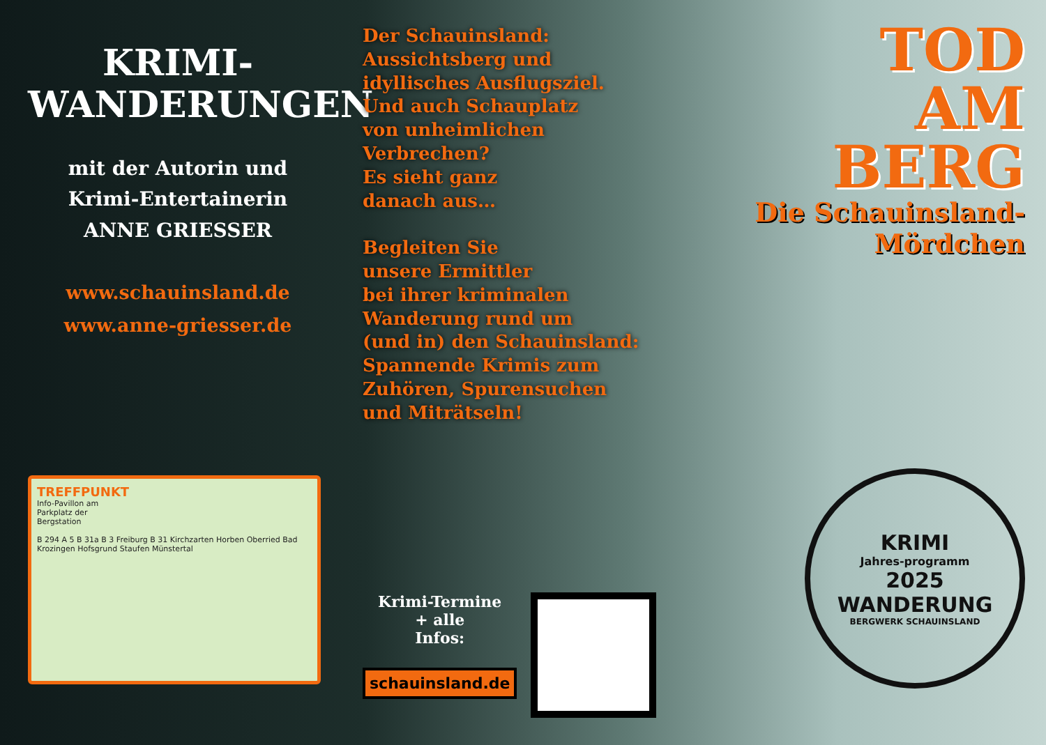KRIMI-
WANDERUNGEN
mit der Autorin und
Krimi-Entertainerin
ANNE GRIESSER
www.schauinsland.de
www.anne-griesser.de
TREFFPUNKT
Info-Pavillon am
Parkplatz der
Bergstation
B 294 A 5 B 31a B 3 Freiburg B 31 Kirchzarten Horben Oberried Bad Krozingen Hofsgrund Staufen Münstertal
Der Schauinsland:
Aussichtsberg und
idyllisches Ausflugsziel.
Und auch Schauplatz
von unheimlichen
Verbrechen?
Es sieht ganz
danach aus…
Begleiten Sie
unsere Ermittler
bei ihrer kriminalen
Wanderung rund um
(und in) den Schauinsland:
Spannende Krimis zum
Zuhören, Spurensuchen
und Miträtseln!
Krimi-Termine
+ alle
Infos:
schauinsland.de
TOD
AM
BERG
Die Schauinsland-
Mördchen
KRIMI
Jahres-programm
2025
WANDERUNG
BERGWERK SCHAUINSLAND